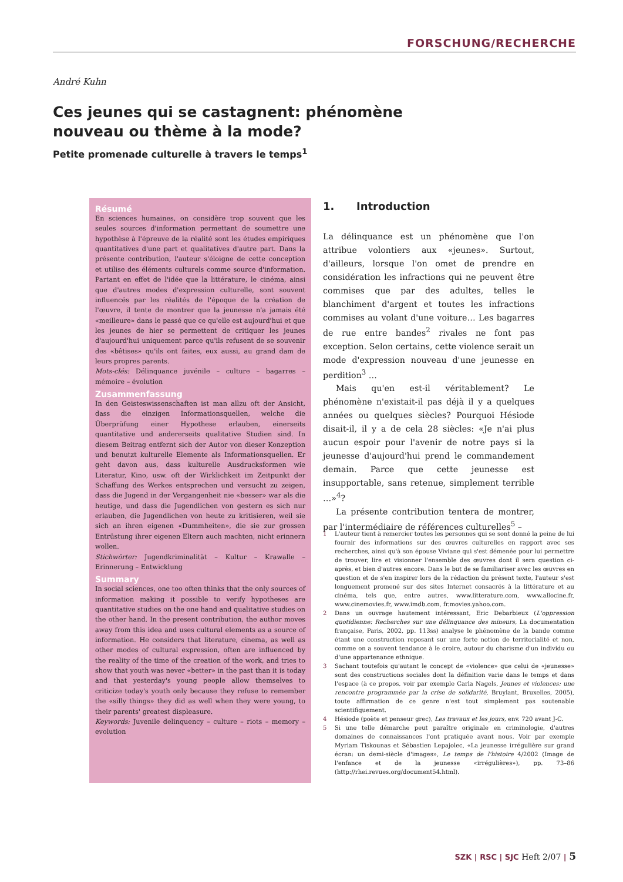FORSCHUNG/RECHERCHE
André Kuhn
Ces jeunes qui se castagnent: phénomène nouveau ou thème à la mode?
Petite promenade culturelle à travers le temps<sup>1</sup>
Résumé
En sciences humaines, on considère trop souvent que les seules sources d'information permettant de soumettre une hypothèse à l'épreuve de la réalité sont les études empiriques quantitatives d'une part et qualitatives d'autre part. Dans la présente contribution, l'auteur s'éloigne de cette conception et utilise des éléments culturels comme source d'information. Partant en effet de l'idée que la littérature, le cinéma, ainsi que d'autres modes d'expression culturelle, sont souvent influencés par les réalités de l'époque de la création de l'œuvre, il tente de montrer que la jeunesse n'a jamais été «meilleure» dans le passé que ce qu'elle est aujourd'hui et que les jeunes de hier se permettent de critiquer les jeunes d'aujourd'hui uniquement parce qu'ils refusent de se souvenir des «bêtises» qu'ils ont faites, eux aussi, au grand dam de leurs propres parents.
Mots-clés: Délinquance juvénile – culture – bagarres – mémoire – évolution
Zusammenfassung
In den Geisteswissenschaften ist man allzu oft der Ansicht, dass die einzigen Informationsquellen, welche die Überprüfung einer Hypothese erlauben, einerseits quantitative und andererseits qualitative Studien sind. In diesem Beitrag entfernt sich der Autor von dieser Konzeption und benutzt kulturelle Elemente als Informationsquellen. Er geht davon aus, dass kulturelle Ausdrucksformen wie Literatur, Kino, usw. oft der Wirklichkeit im Zeitpunkt der Schaffung des Werkes entsprechen und versucht zu zeigen, dass die Jugend in der Vergangenheit nie «besser» war als die heutige, und dass die Jugendlichen von gestern es sich nur erlauben, die Jugendlichen von heute zu kritisieren, weil sie sich an ihren eigenen «Dummheiten», die sie zur grossen Entrüstung ihrer eigenen Eltern auch machten, nicht erinnern wollen.
Stichwörter: Jugendkriminalität – Kultur – Krawalle – Erinnerung – Entwicklung
Summary
In social sciences, one too often thinks that the only sources of information making it possible to verify hypotheses are quantitative studies on the one hand and qualitative studies on the other hand. In the present contribution, the author moves away from this idea and uses cultural elements as a source of information. He considers that literature, cinema, as well as other modes of cultural expression, often are influenced by the reality of the time of the creation of the work, and tries to show that youth was never «better» in the past than it is today and that yesterday's young people allow themselves to criticize today's youth only because they refuse to remember the «silly things» they did as well when they were young, to their parents' greatest displeasure.
Keywords: Juvenile delinquency – culture – riots – memory – evolution
1. Introduction
La délinquance est un phénomène que l'on attribue volontiers aux «jeunes». Surtout, d'ailleurs, lorsque l'on omet de prendre en considération les infractions qui ne peuvent être commises que par des adultes, telles le blanchiment d'argent et toutes les infractions commises au volant d'une voiture… Les bagarres de rue entre bandes<sup>2</sup> rivales ne font pas exception. Selon certains, cette violence serait un mode d'expression nouveau d'une jeunesse en perdition<sup>3</sup> …
Mais qu'en est-il véritablement? Le phénomène n'existait-il pas déjà il y a quelques années ou quelques siècles? Pourquoi Hésiode disait-il, il y a de cela 28 siècles: «Je n'ai plus aucun espoir pour l'avenir de notre pays si la jeunesse d'aujourd'hui prend le commandement demain. Parce que cette jeunesse est insupportable, sans retenue, simplement terrible …»<sup>4</sup>?
La présente contribution tentera de montrer, par l'intermédiaire de références culturelles<sup>5</sup> –
1 L'auteur tient à remercier toutes les personnes qui se sont donné la peine de lui fournir des informations sur des œuvres culturelles en rapport avec ses recherches, ainsi qu'à son épouse Viviane qui s'est démenée pour lui permettre de trouver, lire et visionner l'ensemble des œuvres dont il sera question ci-après, et bien d'autres encore. Dans le but de se familiariser avec les œuvres en question et de s'en inspirer lors de la rédaction du présent texte, l'auteur s'est longuement promené sur des sites Internet consacrés à la littérature et au cinéma, tels que, entre autres, www.litterature.com, www.allocine.fr, www.cinemovies.fr, www.imdb.com, fr.movies.yahoo.com.
2 Dans un ouvrage hautement intéressant, Eric Debarbieux (L'oppression quotidienne: Recherches sur une délinquance des mineurs, La documentation française, Paris, 2002, pp. 113ss) analyse le phénomène de la bande comme étant une construction reposant sur une forte notion de territorialité et non, comme on a souvent tendance à le croire, autour du charisme d'un individu ou d'une appartenance ethnique.
3 Sachant toutefois qu'autant le concept de «violence» que celui de «jeunesse» sont des constructions sociales dont la définition varie dans le temps et dans l'espace (à ce propos, voir par exemple Carla Nagels, Jeunes et violences: une rencontre programmée par la crise de solidarité, Bruylant, Bruxelles, 2005), toute affirmation de ce genre n'est tout simplement pas soutenable scientifiquement.
4 Hésiode (poète et penseur grec), Les travaux et les jours, env. 720 avant J-C.
5 Si une telle démarche peut paraître originale en criminologie, d'autres domaines de connaissances l'ont pratiquée avant nous. Voir par exemple Myriam Tiskounas et Sébastien Lepajolec, «La jeunesse irrégulière sur grand écran: un demi-siècle d'images», Le temps de l'histoire 4/2002 (Image de l'enfance et de la jeunesse «irrégulières»), pp. 73–86 (http://rhei.revues.org/document54.html).
SZK | RSC | SJC Heft 2/07 | 5